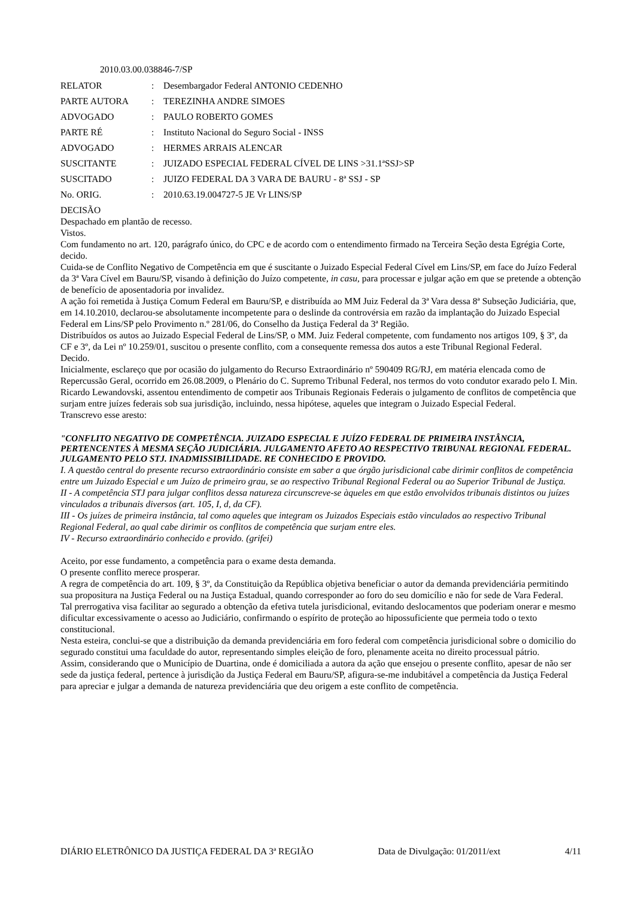2010.03.00.038846-7/SP
| RELATOR | : | Desembargador Federal ANTONIO CEDENHO |
| PARTE AUTORA | : | TEREZINHA ANDRE SIMOES |
| ADVOGADO | : | PAULO ROBERTO GOMES |
| PARTE RÉ | : | Instituto Nacional do Seguro Social - INSS |
| ADVOGADO | : | HERMES ARRAIS ALENCAR |
| SUSCITANTE | : | JUIZADO ESPECIAL FEDERAL CÍVEL DE LINS >31.1ªSSJ>SP |
| SUSCITADO | : | JUIZO FEDERAL DA 3 VARA DE BAURU - 8ª SSJ - SP |
| No. ORIG. | : | 2010.63.19.004727-5 JE Vr LINS/SP |
DECISÃO
Despachado em plantão de recesso.
Vistos.
Com fundamento no art. 120, parágrafo único, do CPC e de acordo com o entendimento firmado na Terceira Seção desta Egrégia Corte, decido.
Cuida-se de Conflito Negativo de Competência em que é suscitante o Juizado Especial Federal Cível em Lins/SP, em face do Juízo Federal da 3ª Vara Cível em Bauru/SP, visando à definição do Juízo competente, in casu, para processar e julgar ação em que se pretende a obtenção de benefício de aposentadoria por invalidez.
A ação foi remetida à Justiça Comum Federal em Bauru/SP, e distribuída ao MM Juiz Federal da 3ª Vara dessa 8ª Subseção Judiciária, que, em 14.10.2010, declarou-se absolutamente incompetente para o deslinde da controvérsia em razão da implantação do Juizado Especial Federal em Lins/SP pelo Provimento n.º 281/06, do Conselho da Justiça Federal da 3ª Região.
Distribuídos os autos ao Juizado Especial Federal de Lins/SP, o MM. Juiz Federal competente, com fundamento nos artigos 109, § 3º, da CF e 3º, da Lei nº 10.259/01, suscitou o presente conflito, com a consequente remessa dos autos a este Tribunal Regional Federal.
Decido.
Inicialmente, esclareço que por ocasião do julgamento do Recurso Extraordinário nº 590409 RG/RJ, em matéria elencada como de Repercussão Geral, ocorrido em 26.08.2009, o Plenário do C. Supremo Tribunal Federal, nos termos do voto condutor exarado pelo I. Min. Ricardo Lewandovski, assentou entendimento de competir aos Tribunais Regionais Federais o julgamento de conflitos de competência que surjam entre juízes federais sob sua jurisdição, incluindo, nessa hipótese, aqueles que integram o Juizado Especial Federal.
Transcrevo esse aresto:
"CONFLITO NEGATIVO DE COMPETÊNCIA. JUIZADO ESPECIAL E JUÍZO FEDERAL DE PRIMEIRA INSTÂNCIA, PERTENCENTES À MESMA SEÇÃO JUDICIÁRIA. JULGAMENTO AFETO AO RESPECTIVO TRIBUNAL REGIONAL FEDERAL. JULGAMENTO PELO STJ. INADMISSIBILIDADE. RE CONHECIDO E PROVIDO.
I. A questão central do presente recurso extraordinário consiste em saber a que órgão jurisdicional cabe dirimir conflitos de competência entre um Juizado Especial e um Juízo de primeiro grau, se ao respectivo Tribunal Regional Federal ou ao Superior Tribunal de Justiça.
II - A competência STJ para julgar conflitos dessa natureza circunscreve-se àqueles em que estão envolvidos tribunais distintos ou juízes vinculados a tribunais diversos (art. 105, I, d, da CF).
III - Os juízes de primeira instância, tal como aqueles que integram os Juizados Especiais estão vinculados ao respectivo Tribunal Regional Federal, ao qual cabe dirimir os conflitos de competência que surjam entre eles.
IV - Recurso extraordinário conhecido e provido. (grifei)
Aceito, por esse fundamento, a competência para o exame desta demanda.
O presente conflito merece prosperar.
A regra de competência do art. 109, § 3º, da Constituição da República objetiva beneficiar o autor da demanda previdenciária permitindo sua propositura na Justiça Federal ou na Justiça Estadual, quando corresponder ao foro do seu domicílio e não for sede de Vara Federal.
Tal prerrogativa visa facilitar ao segurado a obtenção da efetiva tutela jurisdicional, evitando deslocamentos que poderiam onerar e mesmo dificultar excessivamente o acesso ao Judiciário, confirmando o espírito de proteção ao hipossuficiente que permeia todo o texto constitucional.
Nesta esteira, conclui-se que a distribuição da demanda previdenciária em foro federal com competência jurisdicional sobre o domicilio do segurado constitui uma faculdade do autor, representando simples eleição de foro, plenamente aceita no direito processual pátrio.
Assim, considerando que o Município de Duartina, onde é domiciliada a autora da ação que ensejou o presente conflito, apesar de não ser sede da justiça federal, pertence à jurisdição da Justiça Federal em Bauru/SP, afigura-se-me indubitável a competência da Justiça Federal para apreciar e julgar a demanda de natureza previdenciária que deu origem a este conflito de competência.
DIÁRIO ELETRÔNICO DA JUSTIÇA FEDERAL DA 3ª REGIÃO Data de Divulgação: 01/2011/ext 4/11